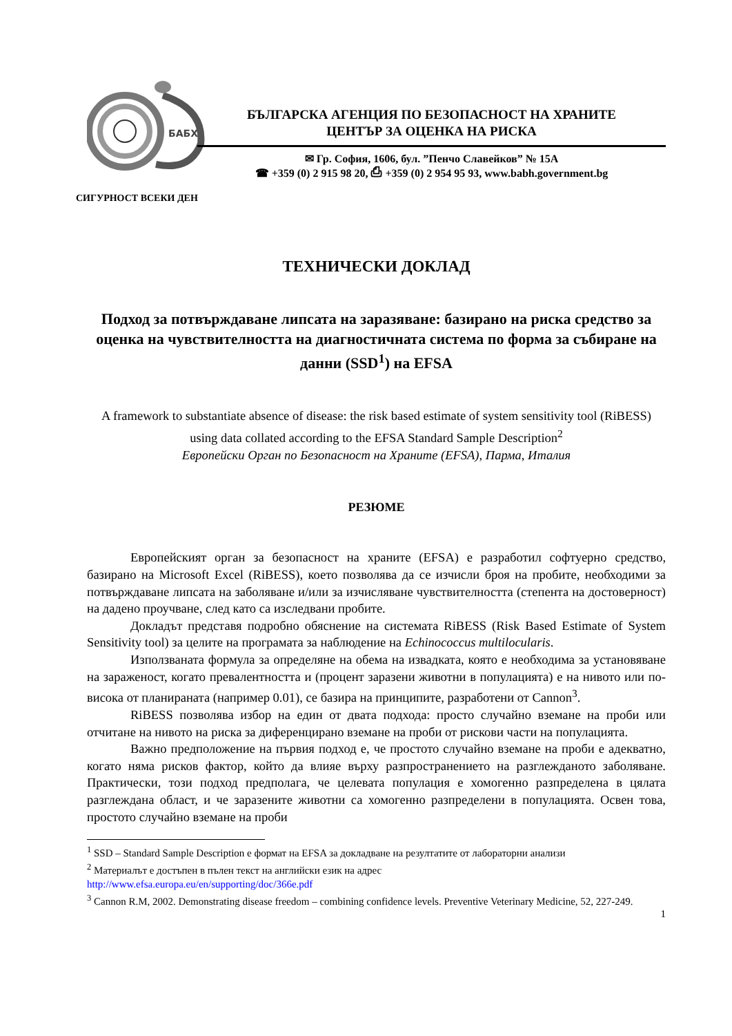БАБХ
БЪЛГАРСКА АГЕНЦИЯ ПО БЕЗОПАСНОСТ НА ХРАНИТЕ
ЦЕНТЪР ЗА ОЦЕНКА НА РИСКА
✉ Гр. София, 1606, бул. ”Пенчо Славейков” № 15А
☎ +359 (0) 2 915 98 20, ⎙ +359 (0) 2 954 95 93, www.babh.government.bg
СИГУРНОСТ ВСЕКИ ДЕН
ТЕХНИЧЕСКИ ДОКЛАД
Подход за потвърждаване липсата на заразяване: базирано на риска средство за оценка на чувствителността на диагностичната система по форма за събиране на данни (SSD<sup>1</sup>) на EFSA
A framework to substantiate absence of disease: the risk based estimate of system sensitivity tool (RiBESS) using data collated according to the EFSA Standard Sample Description<sup>2</sup>
Европейски Орган по Безопасност на Храните (EFSA), Парма, Италия
РЕЗЮМЕ
Европейският орган за безопасност на храните (EFSA) е разработил софтуерно средство, базирано на Microsoft Excel (RiBESS), което позволява да се изчисли броя на пробите, необходими за потвърждаване липсата на заболяване и/или за изчисляване чувствителността (степента на достоверност) на дадено проучване, след като са изследвани пробите.
Докладът представя подробно обяснение на системата RiBESS (Risk Based Estimate of System Sensitivity tool) за целите на програмата за наблюдение на Echinococcus multilocularis.
Използваната формула за определяне на обема на извадката, която е необходима за установяване на зараженост, когато превалентността и (процент заразени животни в популацията) е на нивото или по-висока от планираната (например 0.01), се базира на принципите, разработени от Cannon<sup>3</sup>.
RiBESS позволява избор на един от двата подхода: просто случайно вземане на проби или отчитане на нивото на риска за диференцирано вземане на проби от рискови части на популацията.
Важно предположение на първия подход е, че простото случайно вземане на проби е адекватно, когато няма рисков фактор, който да влияе върху разпространението на разглежданото заболяване. Практически, този подход предполага, че целевата популация е хомогенно разпределена в цялата разглеждана област, и че заразените животни са хомогенно разпределени в популацията. Освен това, простото случайно вземане на проби
<sup>1</sup> SSD – Standard Sample Description е формат на EFSA за докладване на резултатите от лабораторни анализи
<sup>2</sup> Материалът е достъпен в пълен текст на английски език на адрес
http://www.efsa.europa.eu/en/supporting/doc/366e.pdf
<sup>3</sup> Cannon R.M, 2002. Demonstrating disease freedom – combining confidence levels. Preventive Veterinary Medicine, 52, 227-249.
1